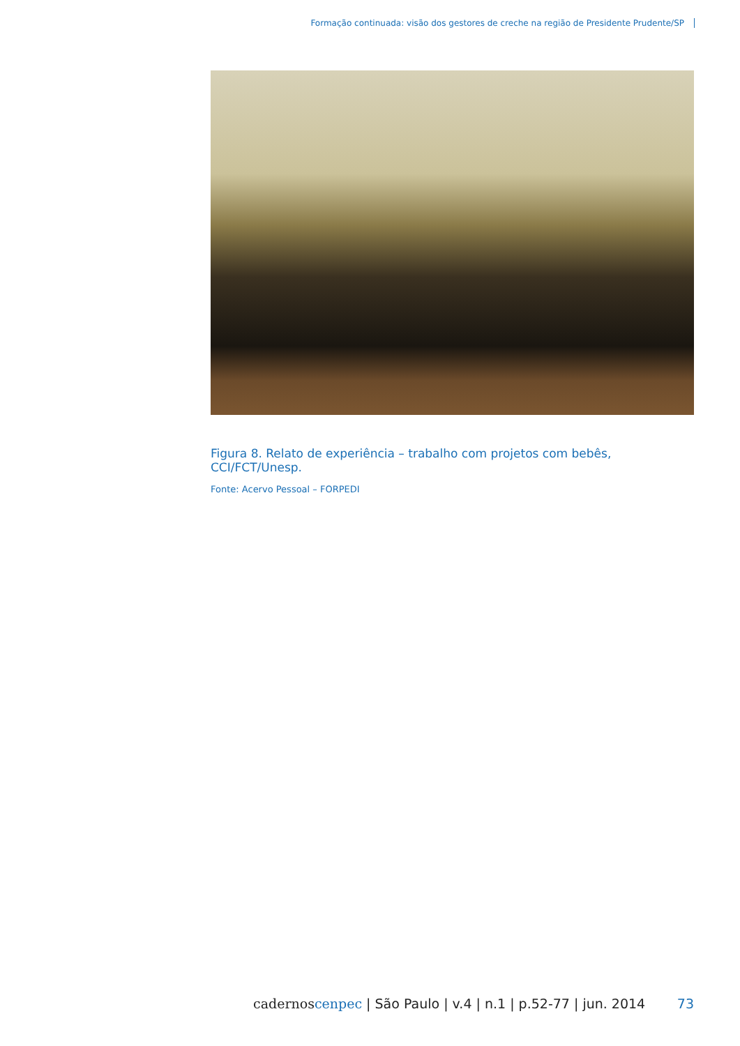Formação continuada: visão dos gestores de creche na região de Presidente Prudente/SP
Figura 8. Relato de experiência – trabalho com projetos com bebês, CCI/FCT/Unesp.
Fonte: Acervo Pessoal – FORPEDI
cadernoscenpec | São Paulo | v.4 | n.1 | p.52-77 | jun. 2014 73